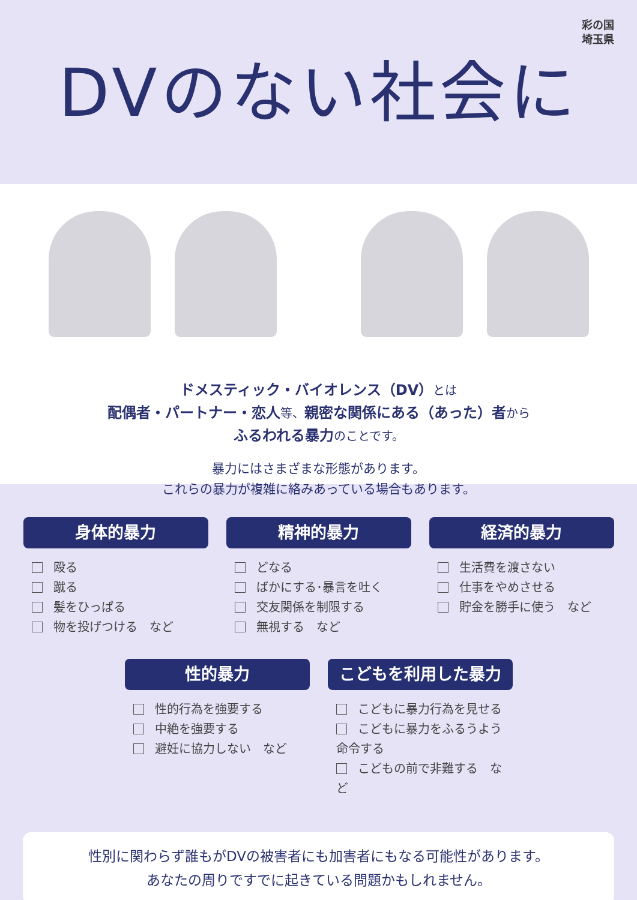彩の国
埼玉県
DVのない社会に
ドメスティック・バイオレンス（DV）とは
配偶者・パートナー・恋人等、親密な関係にある（あった）者から
ふるわれる暴力のことです。
暴力にはさまざまな形態があります。
これらの暴力が複雑に絡みあっている場合もあります。
身体的暴力
殴る
蹴る
髪をひっぱる
物を投げつける　など
精神的暴力
どなる
ばかにする･暴言を吐く
交友関係を制限する
無視する　など
経済的暴力
生活費を渡さない
仕事をやめさせる
貯金を勝手に使う　など
性的暴力
性的行為を強要する
中絶を強要する
避妊に協力しない　など
こどもを利用した暴力
こどもに暴力行為を見せる
こどもに暴力をふるうよう命令する
こどもの前で非難する　など
性別に関わらず誰もがDVの被害者にも加害者にもなる可能性があります。
あなたの周りですでに起きている問題かもしれません。